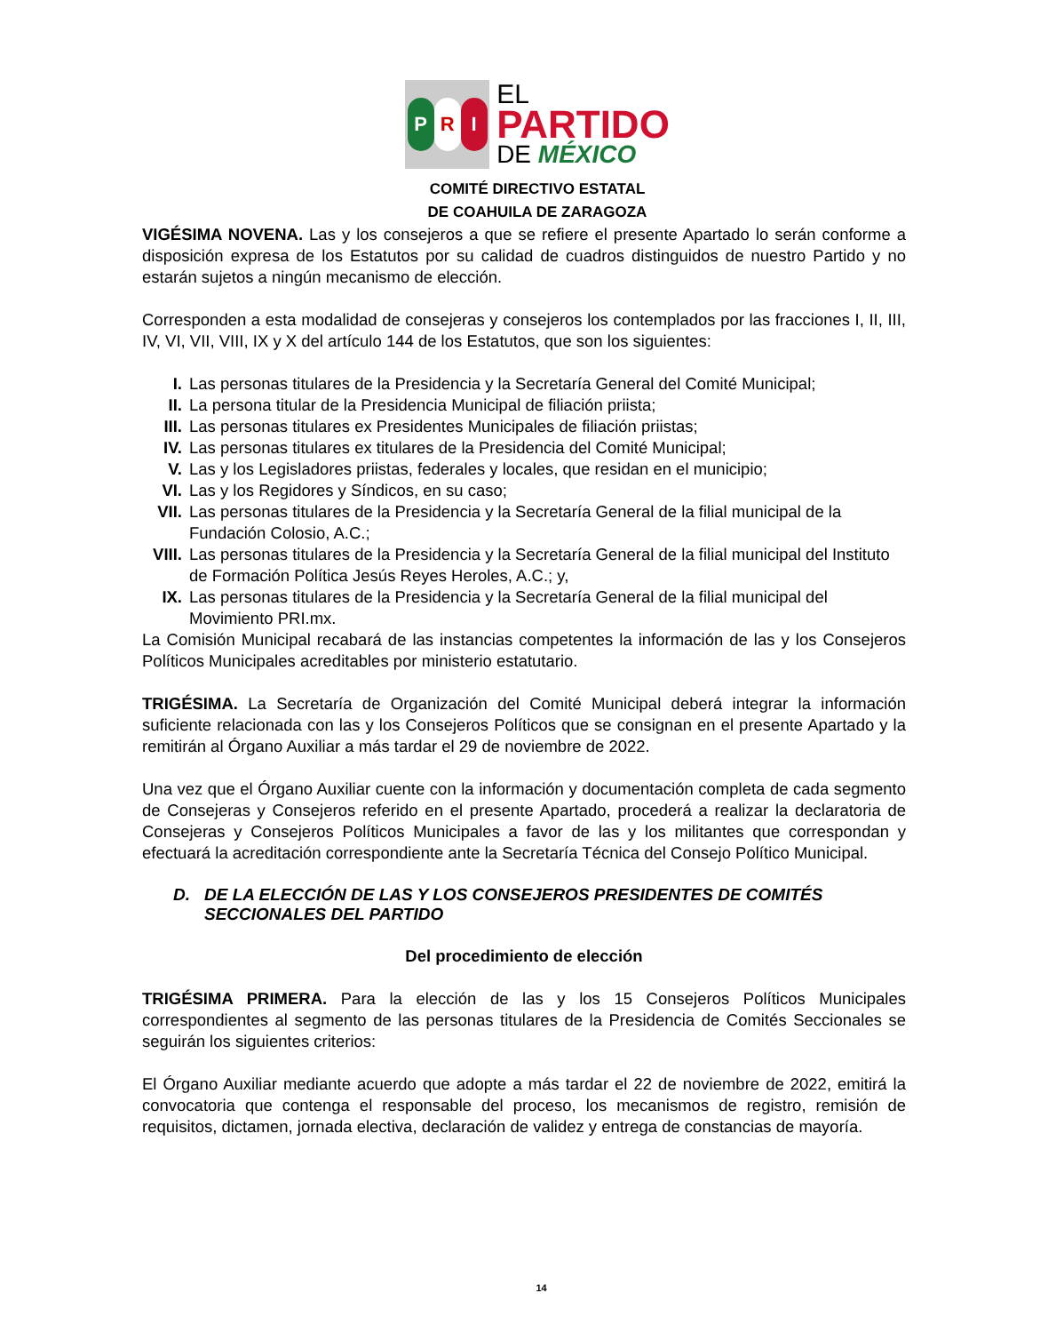P R I
EL
PARTIDO
DE MÉXICO
COMITÉ DIRECTIVO ESTATAL
DE COAHUILA DE ZARAGOZA
VIGÉSIMA NOVENA. Las y los consejeros a que se refiere el presente Apartado lo serán conforme a disposición expresa de los Estatutos por su calidad de cuadros distinguidos de nuestro Partido y no estarán sujetos a ningún mecanismo de elección.
Corresponden a esta modalidad de consejeras y consejeros los contemplados por las fracciones I, II, III, IV, VI, VII, VIII, IX y X del artículo 144 de los Estatutos, que son los siguientes:
I. Las personas titulares de la Presidencia y la Secretaría General del Comité Municipal;
II. La persona titular de la Presidencia Municipal de filiación priista;
III. Las personas titulares ex Presidentes Municipales de filiación priistas;
IV. Las personas titulares ex titulares de la Presidencia del Comité Municipal;
V. Las y los Legisladores priistas, federales y locales, que residan en el municipio;
VI. Las y los Regidores y Síndicos, en su caso;
VII. Las personas titulares de la Presidencia y la Secretaría General de la filial municipal de la Fundación Colosio, A.C.;
VIII. Las personas titulares de la Presidencia y la Secretaría General de la filial municipal del Instituto de Formación Política Jesús Reyes Heroles, A.C.; y,
IX. Las personas titulares de la Presidencia y la Secretaría General de la filial municipal del Movimiento PRI.mx.
La Comisión Municipal recabará de las instancias competentes la información de las y los Consejeros Políticos Municipales acreditables por ministerio estatutario.
TRIGÉSIMA. La Secretaría de Organización del Comité Municipal deberá integrar la información suficiente relacionada con las y los Consejeros Políticos que se consignan en el presente Apartado y la remitirán al Órgano Auxiliar a más tardar el 29 de noviembre de 2022.
Una vez que el Órgano Auxiliar cuente con la información y documentación completa de cada segmento de Consejeras y Consejeros referido en el presente Apartado, procederá a realizar la declaratoria de Consejeras y Consejeros Políticos Municipales a favor de las y los militantes que correspondan y efectuará la acreditación correspondiente ante la Secretaría Técnica del Consejo Político Municipal.
D. DE LA ELECCIÓN DE LAS Y LOS CONSEJEROS PRESIDENTES DE COMITÉS SECCIONALES DEL PARTIDO
Del procedimiento de elección
TRIGÉSIMA PRIMERA. Para la elección de las y los 15 Consejeros Políticos Municipales correspondientes al segmento de las personas titulares de la Presidencia de Comités Seccionales se seguirán los siguientes criterios:
El Órgano Auxiliar mediante acuerdo que adopte a más tardar el 22 de noviembre de 2022, emitirá la convocatoria que contenga el responsable del proceso, los mecanismos de registro, remisión de requisitos, dictamen, jornada electiva, declaración de validez y entrega de constancias de mayoría.
14